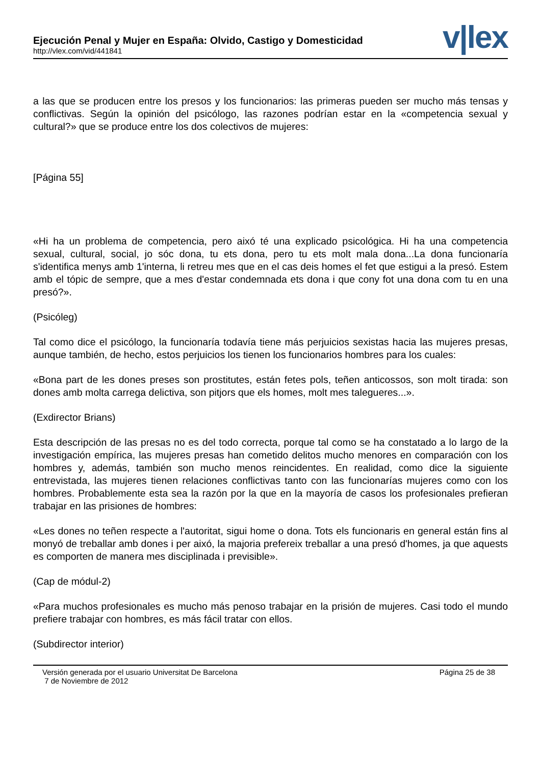Ejecución Penal y Mujer en España: Olvido, Castigo y Domesticidad
http://vlex.com/vid/441841
v|lex
a las que se producen entre los presos y los funcionarios: las primeras pueden ser mucho más tensas y conflictivas. Según la opinión del psicólogo, las razones podrían estar en la «competencia sexual y cultural?» que se produce entre los dos colectivos de mujeres:
[Página 55]
«Hi ha un problema de competencia, pero aixó té una explicado psicológica. Hi ha una competencia sexual, cultural, social, jo sóc dona, tu ets dona, pero tu ets molt mala dona...La dona funcionaría s'identifica menys amb 1'interna, li retreu mes que en el cas deis homes el fet que estigui a la presó. Estem amb el tópic de sempre, que a mes d'estar condemnada ets dona i que cony fot una dona com tu en una presó?».
(Psicóleg)
Tal como dice el psicólogo, la funcionaría todavía tiene más perjuicios sexistas hacia las mujeres presas, aunque también, de hecho, estos perjuicios los tienen los funcionarios hombres para los cuales:
«Bona part de les dones preses son prostitutes, están fetes pols, teñen anticossos, son molt tirada: son dones amb molta carrega delictiva, son pitjors que els homes, molt mes talegueres...».
(Exdirector Brians)
Esta descripción de las presas no es del todo correcta, porque tal como se ha constatado a lo largo de la investigación empírica, las mujeres presas han cometido delitos mucho menores en comparación con los hombres y, además, también son mucho menos reincidentes. En realidad, como dice la siguiente entrevistada, las mujeres tienen relaciones conflictivas tanto con las funcionarías mujeres como con los hombres. Probablemente esta sea la razón por la que en la mayoría de casos los profesionales prefieran trabajar en las prisiones de hombres:
«Les dones no teñen respecte a l'autoritat, sigui home o dona. Tots els funcionaris en general están fins al monyó de treballar amb dones i per aixó, la majoria prefereix treballar a una presó d'homes, ja que aquests es comporten de manera mes disciplinada i previsible».
(Cap de módul-2)
«Para muchos profesionales es mucho más penoso trabajar en la prisión de mujeres. Casi todo el mundo prefiere trabajar con hombres, es más fácil tratar con ellos.
(Subdirector interior)
Versión generada por el usuario Universitat De Barcelona
7 de Noviembre de 2012
Página 25 de 38